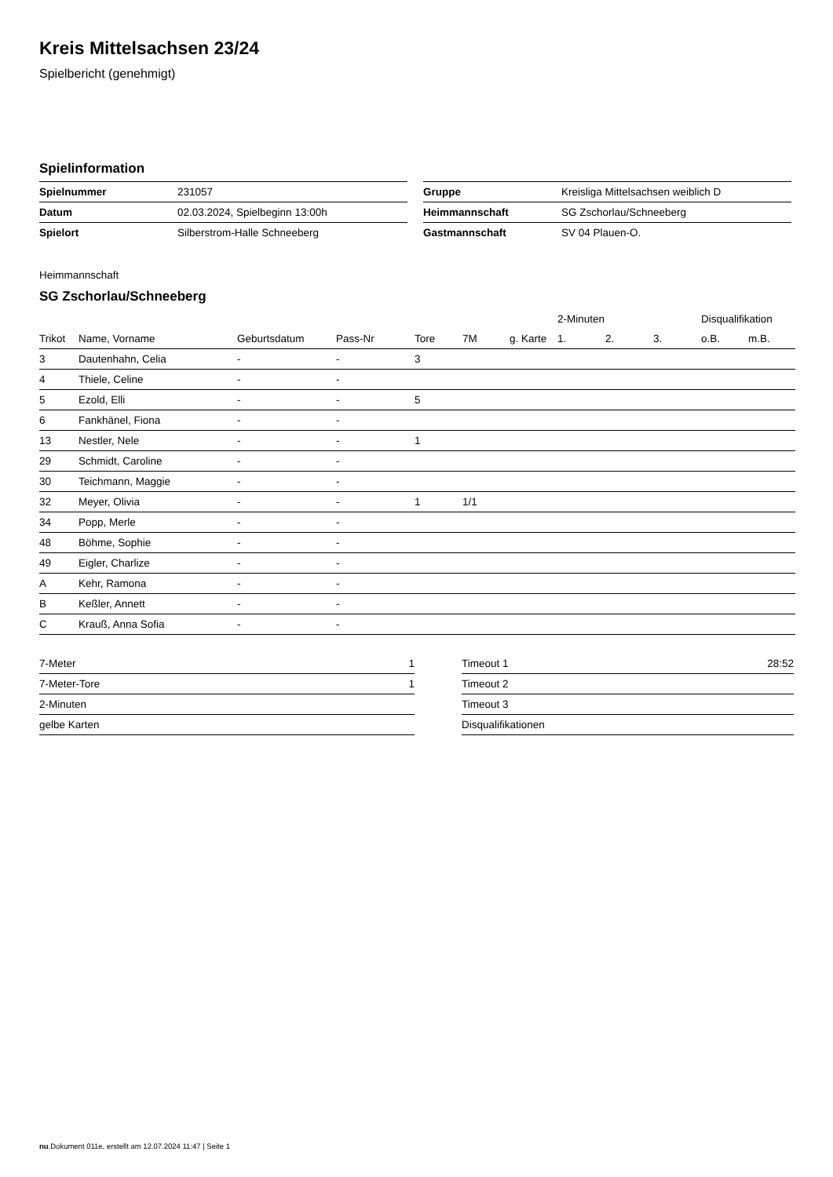Kreis Mittelsachsen 23/24
Spielbericht (genehmigt)
Spielinformation
| Spielnummer | 231057 |
| Datum | 02.03.2024, Spielbeginn 13:00h |
| Spielort | Silberstrom-Halle Schneeberg |
| Gruppe | Kreisliga Mittelsachsen weiblich D |
| Heimmannschaft | SG Zschorlau/Schneeberg |
| Gastmannschaft | SV 04 Plauen-O. |
Heimmannschaft
SG Zschorlau/Schneeberg
| | | | | | | | 2-Minuten | | | Disqualifikation | |
| --- | --- | --- | --- | --- | --- | --- | --- | --- | --- | --- | --- |
| Trikot | Name, Vorname | Geburtsdatum | Pass-Nr | Tore | 7M | g. Karte | 1. | 2. | 3. | o.B. | m.B. |
| 3 | Dautenhahn, Celia | - | - | 3 | | | | | | | |
| 4 | Thiele, Celine | - | - | | | | | | | | |
| 5 | Ezold, Elli | - | - | 5 | | | | | | | |
| 6 | Fankhänel, Fiona | - | - | | | | | | | | |
| 13 | Nestler, Nele | - | - | 1 | | | | | | | |
| 29 | Schmidt, Caroline | - | - | | | | | | | | |
| 30 | Teichmann, Maggie | - | - | | | | | | | | |
| 32 | Meyer, Olivia | - | - | 1 | 1/1 | | | | | | |
| 34 | Popp, Merle | - | - | | | | | | | | |
| 48 | Böhme, Sophie | - | - | | | | | | | | |
| 49 | Eigler, Charlize | - | - | | | | | | | | |
| A | Kehr, Ramona | - | - | | | | | | | | |
| B | Keßler, Annett | - | - | | | | | | | | |
| C | Krauß, Anna Sofia | - | - | | | | | | | | |
| 7-Meter | 1 |
| 7-Meter-Tore | 1 |
| 2-Minuten | |
| gelbe Karten | |
| Timeout 1 | 28:52 |
| Timeout 2 | |
| Timeout 3 | |
| Disqualifikationen | |
nu.Dokument 011e, erstellt am 12.07.2024 11:47 | Seite 1